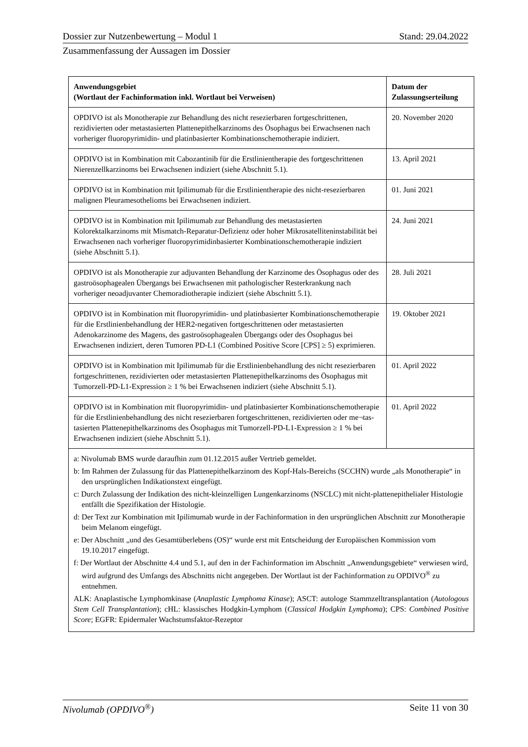Dossier zur Nutzenbewertung – Modul 1 Stand: 29.04.2022
Zusammenfassung der Aussagen im Dossier
| Anwendungsgebiet (Wortlaut der Fachinformation inkl. Wortlaut bei Verweisen) | Datum der Zulassungserteilung |
| --- | --- |
| OPDIVO ist als Monotherapie zur Behandlung des nicht resezierbaren fortgeschrittenen, rezidivierten oder metastasierten Plattenepithelkarzinoms des Ösophagus bei Erwachsenen nach vorheriger fluoropyrimidin- und platinbasierter Kombinationschemotherapie indiziert. | 20. November 2020 |
| OPDIVO ist in Kombination mit Cabozantinib für die Erstlinientherapie des fortgeschrittenen Nierenzellkarzinoms bei Erwachsenen indiziert (siehe Abschnitt 5.1). | 13. April 2021 |
| OPDIVO ist in Kombination mit Ipilimumab für die Erstlinientherapie des nicht-resezierbaren malignen Pleuramesothelioms bei Erwachsenen indiziert. | 01. Juni 2021 |
| OPDIVO ist in Kombination mit Ipilimumab zur Behandlung des metastasierten Kolorektalkarzinoms mit Mismatch-Reparatur-Defizienz oder hoher Mikrosatelliteninstabilität bei Erwachsenen nach vorheriger fluoropyrimidinbasierter Kombinationschemotherapie indiziert (siehe Abschnitt 5.1). | 24. Juni 2021 |
| OPDIVO ist als Monotherapie zur adjuvanten Behandlung der Karzinome des Ösophagus oder des gastroösophagealen Übergangs bei Erwachsenen mit pathologischer Resterkrankung nach vorheriger neoadjuvanter Chemoradiotherapie indiziert (siehe Abschnitt 5.1). | 28. Juli 2021 |
| OPDIVO ist in Kombination mit fluoropyrimidin- und platinbasierter Kombinationschemotherapie für die Erstlinienbehandlung der HER2-negativen fortgeschrittenen oder metastasierten Adenokarzinome des Magens, des gastroösophagealen Übergangs oder des Ösophagus bei Erwachsenen indiziert, deren Tumoren PD-L1 (Combined Positive Score [CPS] ≥ 5) exprimieren. | 19. Oktober 2021 |
| OPDIVO ist in Kombination mit Ipilimumab für die Erstlinienbehandlung des nicht resezierbaren fortgeschrittenen, rezidivierten oder metastasierten Plattenepithelkarzinoms des Ösophagus mit Tumorzell-PD-L1-Expression ≥ 1 % bei Erwachsenen indiziert (siehe Abschnitt 5.1). | 01. April 2022 |
| OPDIVO ist in Kombination mit fluoropyrimidin- und platinbasierter Kombinationschemotherapie für die Erstlinienbehandlung des nicht resezierbaren fortgeschrittenen, rezidivierten oder me¬tas-tasierten Plattenepithelkarzinoms des Ösophagus mit Tumorzell-PD-L1-Expression ≥ 1 % bei Erwachsenen indiziert (siehe Abschnitt 5.1). | 01. April 2022 |
| a: Nivolumab BMS wurde daraufhin zum 01.12.2015 außer Vertrieb gemeldet. b: Im Rahmen der Zulassung für das Plattenepithelkarzinom des Kopf-Hals-Bereichs (SCCHN) wurde „als Monotherapie“ in den ursprünglichen Indikationstext eingefügt. c: Durch Zulassung der Indikation des nicht-kleinzelligen Lungenkarzinoms (NSCLC) mit nicht-plattenepithelialer Histologie entfällt die Spezifikation der Histologie. d: Der Text zur Kombination mit Ipilimumab wurde in der Fachinformation in den ursprünglichen Abschnitt zur Monotherapie beim Melanom eingefügt. e: Der Abschnitt „und des Gesamtüberlebens (OS)“ wurde erst mit Entscheidung der Europäischen Kommission vom 19.10.2017 eingefügt. f: Der Wortlaut der Abschnitte 4.4 und 5.1, auf den in der Fachinformation im Abschnitt „Anwendungsgebiete“ verwiesen wird, wird aufgrund des Umfangs des Abschnitts nicht angegeben. Der Wortlaut ist der Fachinformation zu OPDIVO<sup>®</sup> zu entnehmen. ALK: Anaplastische Lymphomkinase ( Anaplastic Lymphoma Kinase ); ASCT: autologe Stammzelltransplantation ( Autologous Stem Cell Transplantation ); cHL: klassisches Hodgkin-Lymphom ( Classical Hodgkin Lymphoma ); CPS: Combined Positive Score ; EGFR: Epidermaler Wachstumsfaktor-Rezeptor | |
Nivolumab (OPDIVO<sup>®</sup>) Seite 11 von 30